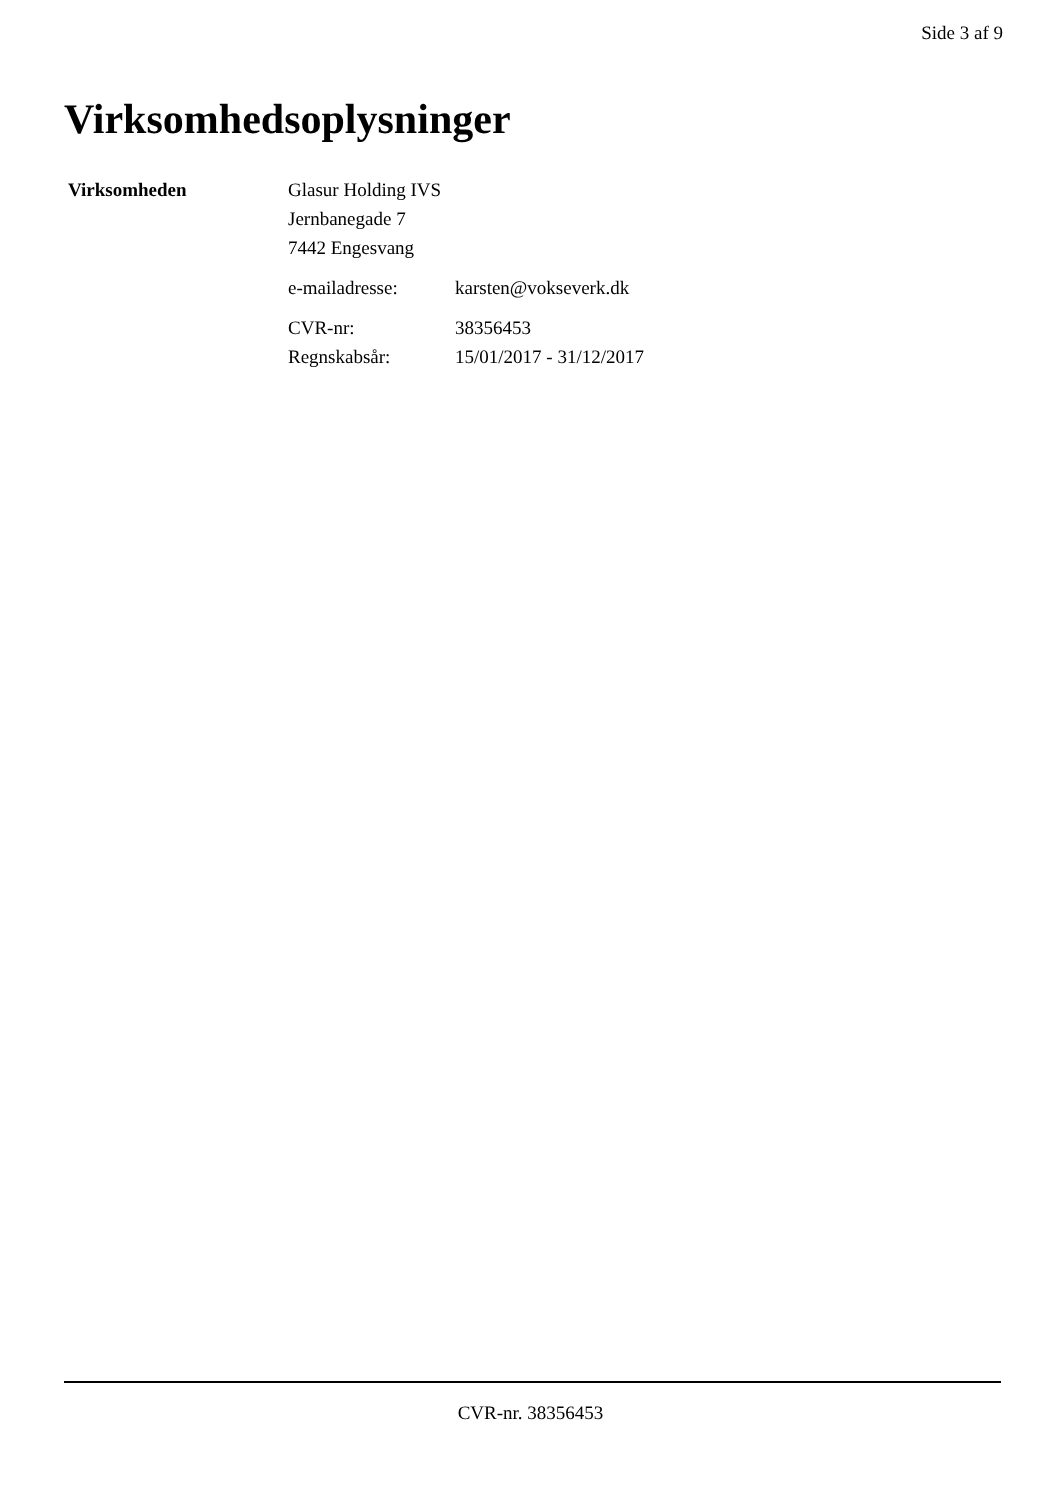Side 3 af 9
Virksomhedsoplysninger
Virksomheden Glasur Holding IVS
Jernbanegade 7
7442 Engesvang
e-mailadresse: karsten@vokseverk.dk
CVR-nr: 38356453
Regnskabsår: 15/01/2017 - 31/12/2017
CVR-nr. 38356453